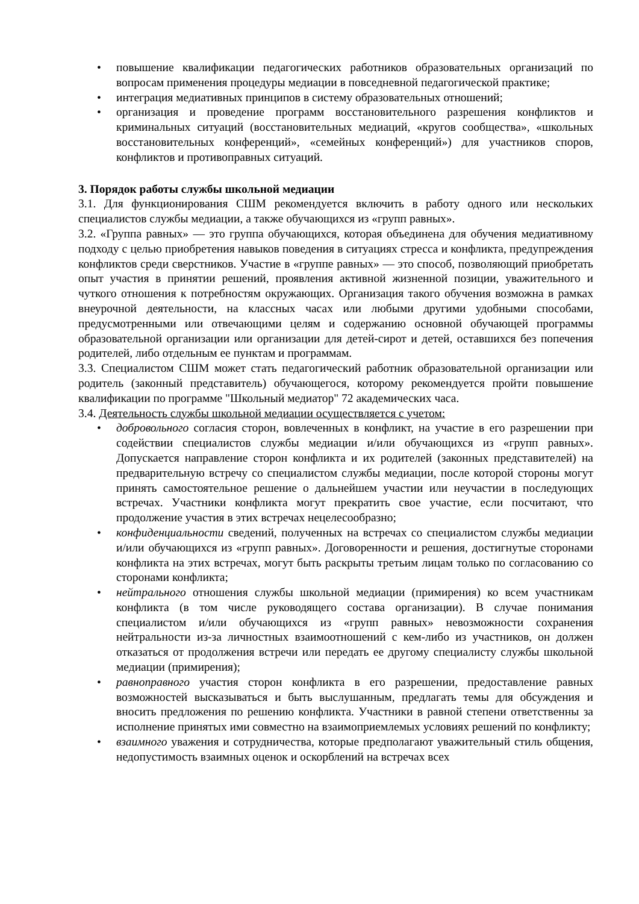• повышение квалификации педагогических работников образовательных организаций по вопросам применения процедуры медиации в повседневной педагогической практике;
• интеграция медиативных принципов в систему образовательных отношений;
• организация и проведение программ восстановительного разрешения конфликтов и криминальных ситуаций (восстановительных медиаций, «кругов сообщества», «школьных восстановительных конференций», «семейных конференций») для участников споров, конфликтов и противоправных ситуаций.
3. Порядок работы службы школьной медиации
3.1. Для функционирования СШМ рекомендуется включить в работу одного или нескольких специалистов службы медиации, а также обучающихся из «групп равных».
3.2. «Группа равных» — это группа обучающихся, которая объединена для обучения медиативному подходу с целью приобретения навыков поведения в ситуациях стресса и конфликта, предупреждения конфликтов среди сверстников. Участие в «группе равных» — это способ, позволяющий приобретать опыт участия в принятии решений, проявления активной жизненной позиции, уважительного и чуткого отношения к потребностям окружающих. Организация такого обучения возможна в рамках внеурочной деятельности, на классных часах или любыми другими удобными способами, предусмотренными или отвечающими целям и содержанию основной обучающей программы образовательной организации или организации для детей-сирот и детей, оставшихся без попечения родителей, либо отдельным ее пунктам и программам.
3.3. Специалистом СШМ может стать педагогический работник образовательной организации или родитель (законный представитель) обучающегося, которому рекомендуется пройти повышение квалификации по программе "Школьный медиатор" 72 академических часа.
3.4. Деятельность службы школьной медиации осуществляется с учетом:
• добровольного согласия сторон, вовлеченных в конфликт, на участие в его разрешении при содействии специалистов службы медиации и/или обучающихся из «групп равных». Допускается направление сторон конфликта и их родителей (законных представителей) на предварительную встречу со специалистом службы медиации, после которой стороны могут принять самостоятельное решение о дальнейшем участии или неучастии в последующих встречах. Участники конфликта могут прекратить свое участие, если посчитают, что продолжение участия в этих встречах нецелесообразно;
• конфиденциальности сведений, полученных на встречах со специалистом службы медиации и/или обучающихся из «групп равных». Договоренности и решения, достигнутые сторонами конфликта на этих встречах, могут быть раскрыты третьим лицам только по согласованию со сторонами конфликта;
• нейтрального отношения службы школьной медиации (примирения) ко всем участникам конфликта (в том числе руководящего состава организации). В случае понимания специалистом и/или обучающихся из «групп равных» невозможности сохранения нейтральности из-за личностных взаимоотношений с кем-либо из участников, он должен отказаться от продолжения встречи или передать ее другому специалисту службы школьной медиации (примирения);
• равноправного участия сторон конфликта в его разрешении, предоставление равных возможностей высказываться и быть выслушанным, предлагать темы для обсуждения и вносить предложения по решению конфликта. Участники в равной степени ответственны за исполнение принятых ими совместно на взаимоприемлемых условиях решений по конфликту;
• взаимного уважения и сотрудничества, которые предполагают уважительный стиль общения, недопустимость взаимных оценок и оскорблений на встречах всех